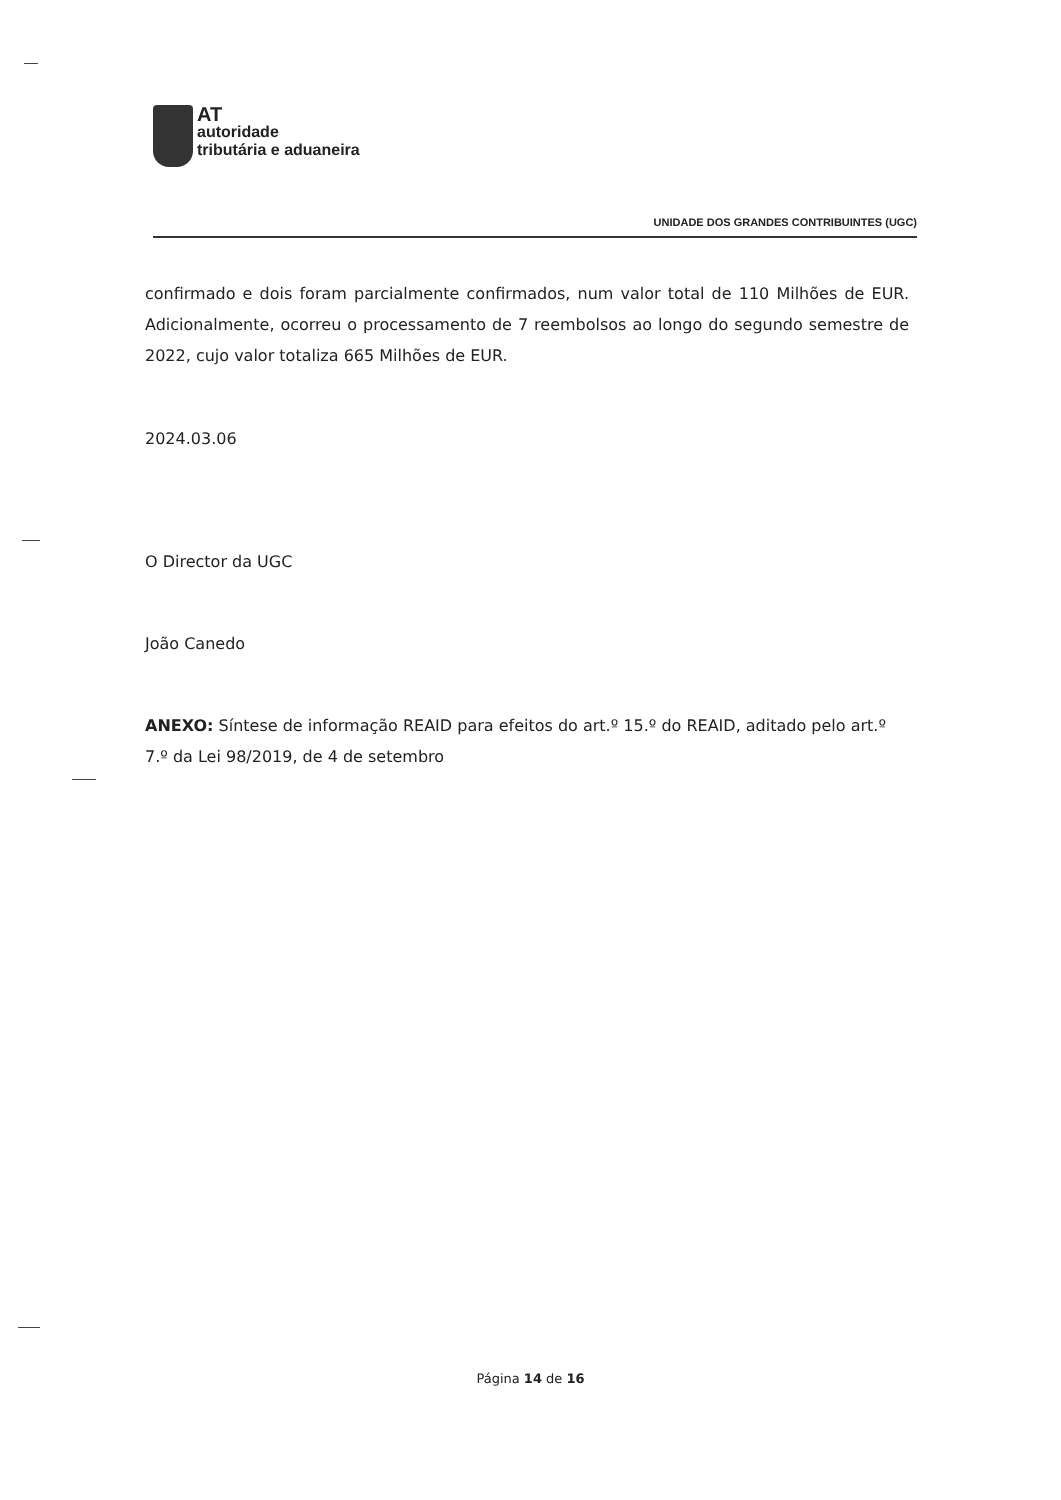AT
autoridade
tributária e aduaneira
UNIDADE DOS GRANDES CONTRIBUINTES (UGC)
confirmado e dois foram parcialmente confirmados, num valor total de 110 Milhões de EUR. Adicionalmente, ocorreu o processamento de 7 reembolsos ao longo do segundo semestre de 2022, cujo valor totaliza 665 Milhões de EUR.
2024.03.06
O Director da UGC
João Canedo
ANEXO: Síntese de informação REAID para efeitos do art.º 15.º do REAID, aditado pelo art.º 7.º da Lei 98/2019, de 4 de setembro
Página 14 de 16